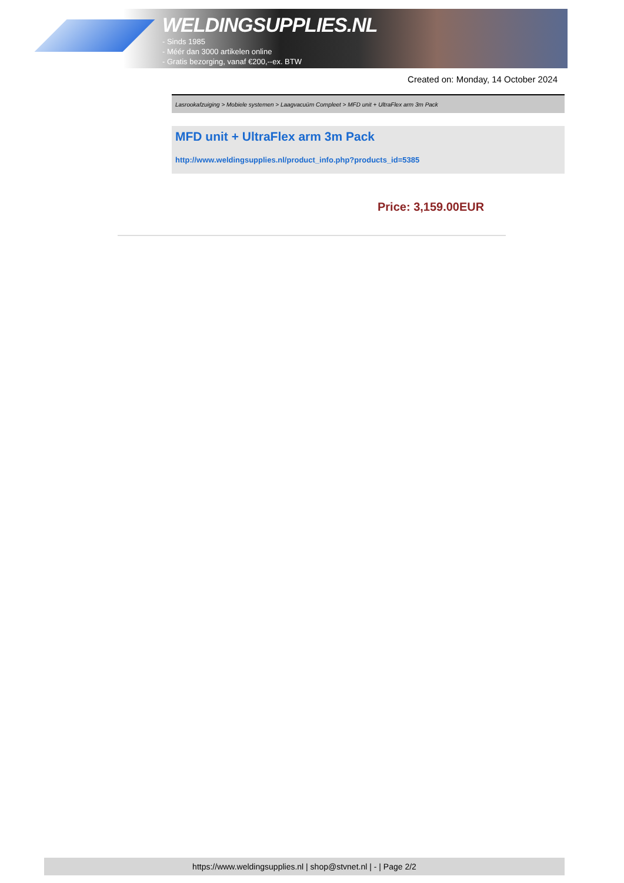WELDINGSUPPLIES.NL
- Sinds 1985
- Méér dan 3000 artikelen online
- Gratis bezorging, vanaf €200,--ex. BTW
Created on: Monday, 14 October 2024
Lasrookafzuiging > Mobiele systemen > Laagvacuüm Compleet > MFD unit + UltraFlex arm 3m Pack
MFD unit + UltraFlex arm 3m Pack
http://www.weldingsupplies.nl/product_info.php?products_id=5385
Price: 3,159.00EUR
https://www.weldingsupplies.nl | shop@stvnet.nl | - | Page 2/2